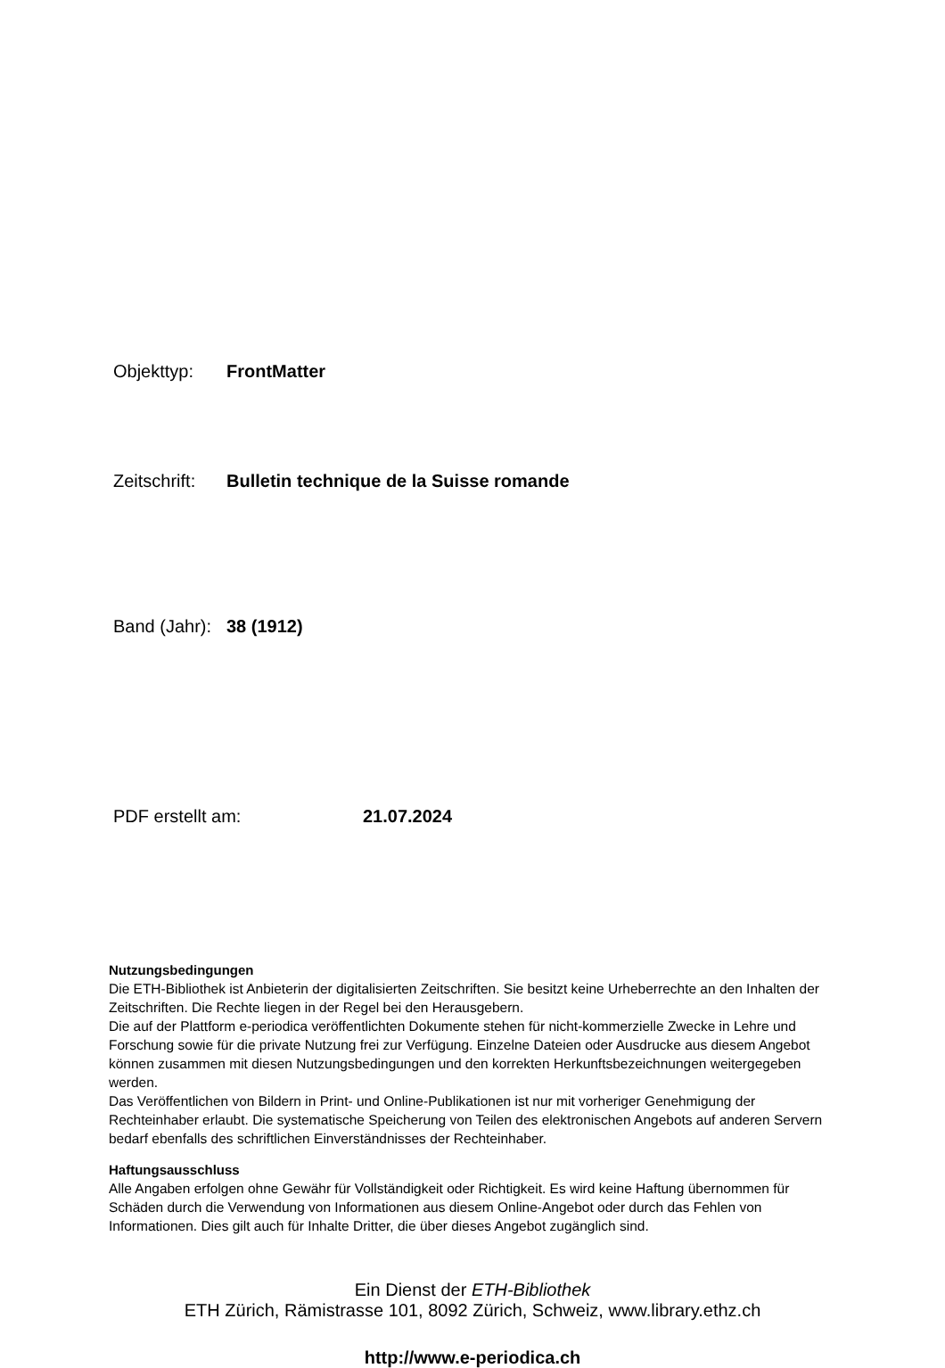Objekttyp: FrontMatter
Zeitschrift: Bulletin technique de la Suisse romande
Band (Jahr): 38 (1912)
PDF erstellt am: 21.07.2024
Nutzungsbedingungen
Die ETH-Bibliothek ist Anbieterin der digitalisierten Zeitschriften. Sie besitzt keine Urheberrechte an den Inhalten der Zeitschriften. Die Rechte liegen in der Regel bei den Herausgebern.
Die auf der Plattform e-periodica veröffentlichten Dokumente stehen für nicht-kommerzielle Zwecke in Lehre und Forschung sowie für die private Nutzung frei zur Verfügung. Einzelne Dateien oder Ausdrucke aus diesem Angebot können zusammen mit diesen Nutzungsbedingungen und den korrekten Herkunftsbezeichnungen weitergegeben werden.
Das Veröffentlichen von Bildern in Print- und Online-Publikationen ist nur mit vorheriger Genehmigung der Rechteinhaber erlaubt. Die systematische Speicherung von Teilen des elektronischen Angebots auf anderen Servern bedarf ebenfalls des schriftlichen Einverständnisses der Rechteinhaber.
Haftungsausschluss
Alle Angaben erfolgen ohne Gewähr für Vollständigkeit oder Richtigkeit. Es wird keine Haftung übernommen für Schäden durch die Verwendung von Informationen aus diesem Online-Angebot oder durch das Fehlen von Informationen. Dies gilt auch für Inhalte Dritter, die über dieses Angebot zugänglich sind.
Ein Dienst der ETH-Bibliothek
ETH Zürich, Rämistrasse 101, 8092 Zürich, Schweiz, www.library.ethz.ch
http://www.e-periodica.ch